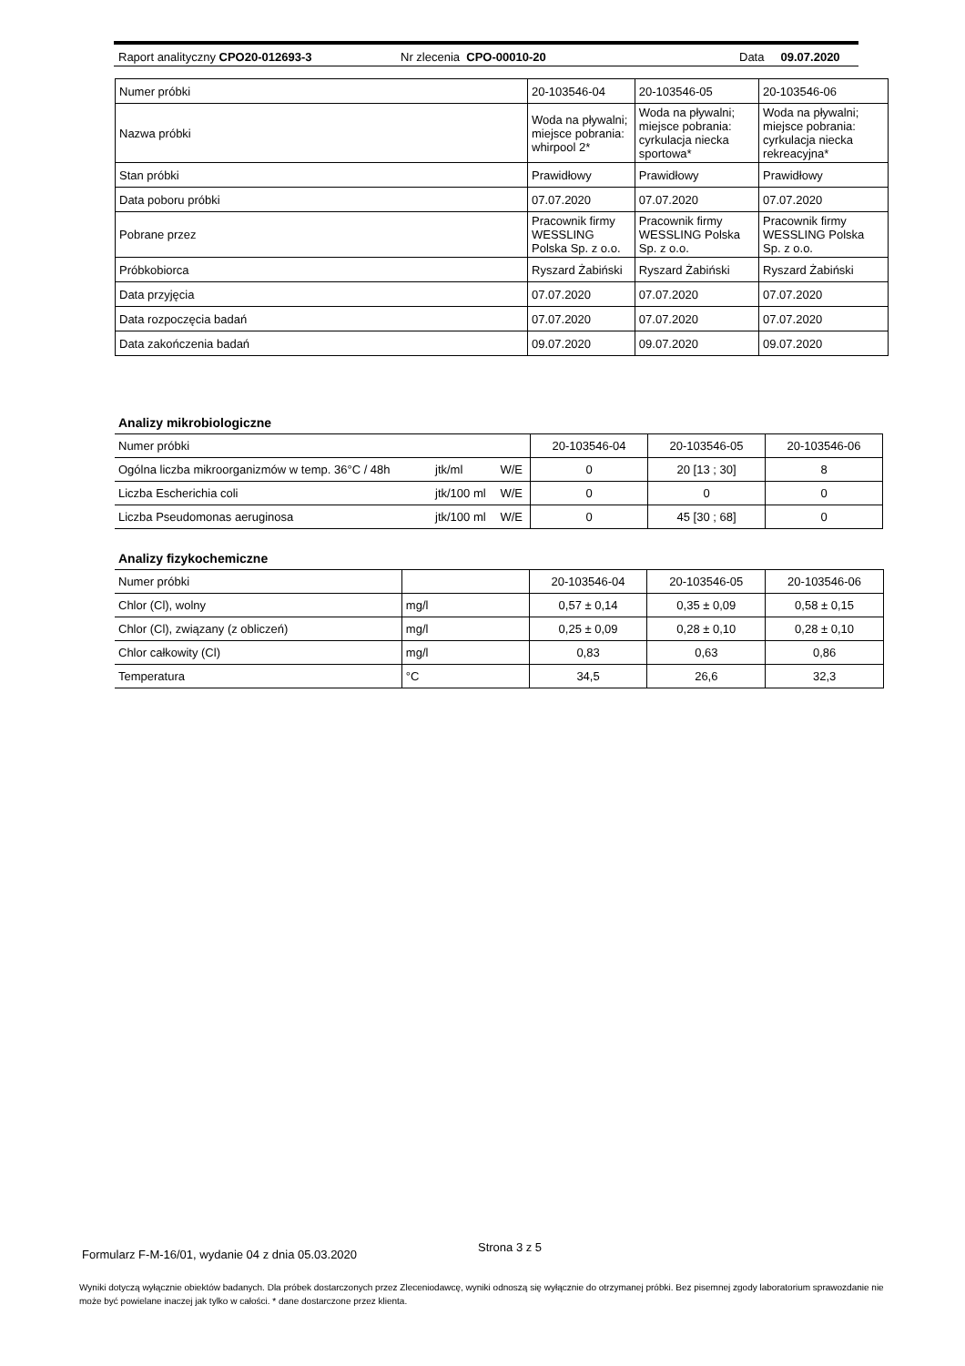Raport analityczny CPO20-012693-3 Nr zlecenia CPO-00010-20 Data 09.07.2020
| Numer próbki | 20-103546-04 | 20-103546-05 | 20-103546-06 |
| Nazwa próbki | Woda na pływalni; miejsce pobrania: whirpool 2* | Woda na pływalni; miejsce pobrania: cyrkulacja niecka sportowa* | Woda na pływalni; miejsce pobrania: cyrkulacja niecka rekreacyjna* |
| Stan próbki | Prawidłowy | Prawidłowy | Prawidłowy |
| Data poboru próbki | 07.07.2020 | 07.07.2020 | 07.07.2020 |
| Pobrane przez | Pracownik firmy WESSLING Polska Sp. z o.o. | Pracownik firmy WESSLING Polska Sp. z o.o. | Pracownik firmy WESSLING Polska Sp. z o.o. |
| Próbkobiorca | Ryszard Żabiński | Ryszard Żabiński | Ryszard Żabiński |
| Data przyjęcia | 07.07.2020 | 07.07.2020 | 07.07.2020 |
| Data rozpoczęcia badań | 07.07.2020 | 07.07.2020 | 07.07.2020 |
| Data zakończenia badań | 09.07.2020 | 09.07.2020 | 09.07.2020 |
Analizy mikrobiologiczne
| Numer próbki | | | 20-103546-04 | 20-103546-05 | 20-103546-06 |
| Ogólna liczba mikroorganizmów w temp. 36°C / 48h | jtk/ml | W/E | 0 | 20 [13 ; 30] | 8 |
| Liczba Escherichia coli | jtk/100 ml | W/E | 0 | 0 | 0 |
| Liczba Pseudomonas aeruginosa | jtk/100 ml | W/E | 0 | 45 [30 ; 68] | 0 |
Analizy fizykochemiczne
| Numer próbki | | 20-103546-04 | 20-103546-05 | 20-103546-06 |
| Chlor (Cl), wolny | mg/l | 0,57 ± 0,14 | 0,35 ± 0,09 | 0,58 ± 0,15 |
| Chlor (Cl), związany (z obliczeń) | mg/l | 0,25 ± 0,09 | 0,28 ± 0,10 | 0,28 ± 0,10 |
| Chlor całkowity (Cl) | mg/l | 0,83 | 0,63 | 0,86 |
| Temperatura | °C | 34,5 | 26,6 | 32,3 |
Formularz F-M-16/01, wydanie 04 z dnia 05.03.2020
Strona 3 z 5
Wyniki dotyczą wyłącznie obiektów badanych. Dla próbek dostarczonych przez Zleceniodawcę, wyniki odnoszą się wyłącznie do otrzymanej próbki. Bez pisemnej zgody laboratorium sprawozdanie nie może być powielane inaczej jak tylko w całości. * dane dostarczone przez klienta.